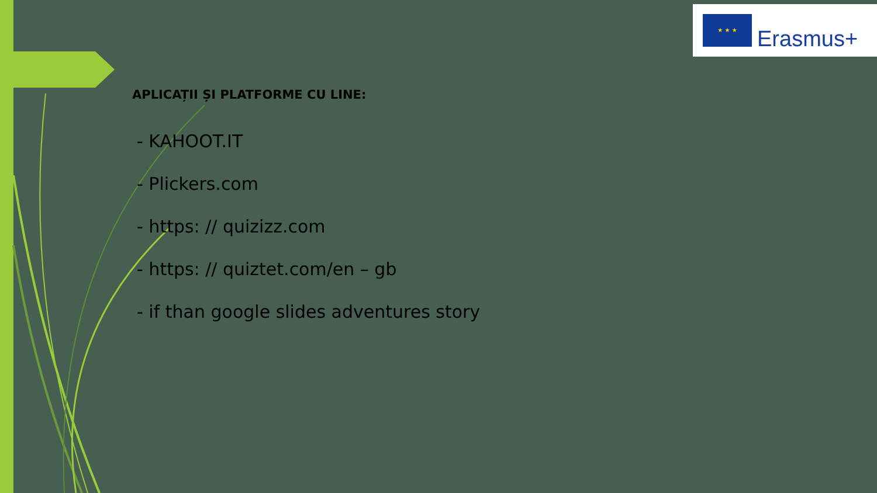★ ★ ★
Erasmus+
APLICAȚII ȘI PLATFORME CU LINE:
- KAHOOT.IT
- Plickers.com
- https: // quizizz.com
- https: // quiztet.com/en – gb
- if than google slides adventures story